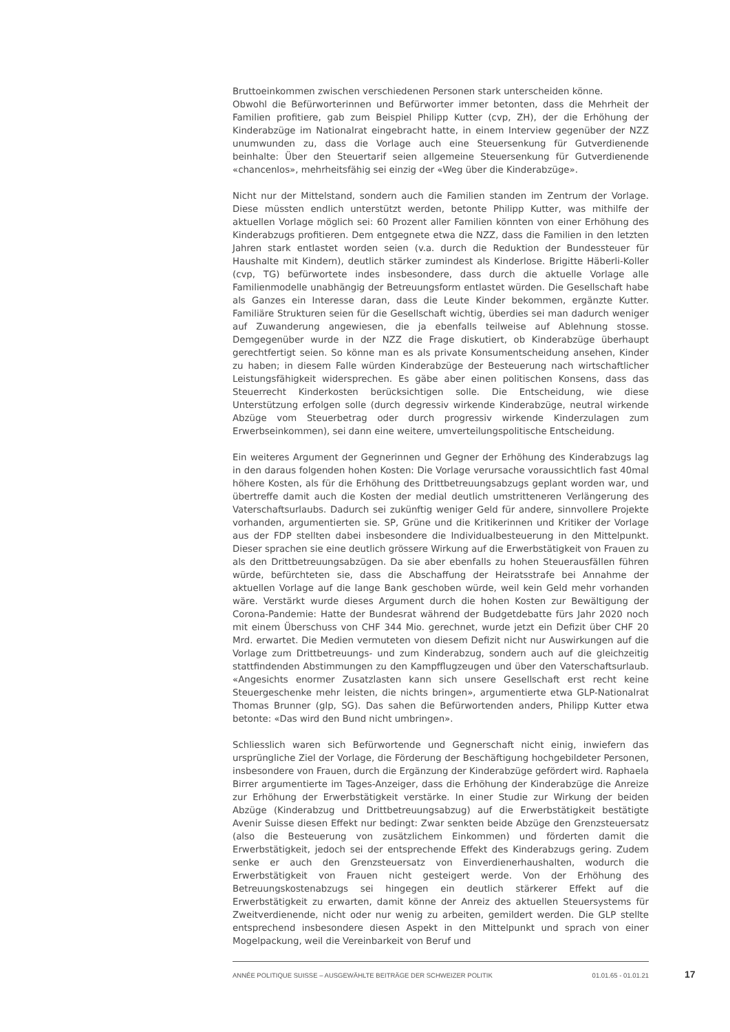Bruttoeinkommen zwischen verschiedenen Personen stark unterscheiden könne.
Obwohl die Befürworterinnen und Befürworter immer betonten, dass die Mehrheit der Familien profitiere, gab zum Beispiel Philipp Kutter (cvp, ZH), der die Erhöhung der Kinderabzüge im Nationalrat eingebracht hatte, in einem Interview gegenüber der NZZ unumwunden zu, dass die Vorlage auch eine Steuersenkung für Gutverdienende beinhalte: Über den Steuertarif seien allgemeine Steuersenkung für Gutverdienende «chancenlos», mehrheitsfähig sei einzig der «Weg über die Kinderabzüge».
Nicht nur der Mittelstand, sondern auch die Familien standen im Zentrum der Vorlage. Diese müssten endlich unterstützt werden, betonte Philipp Kutter, was mithilfe der aktuellen Vorlage möglich sei: 60 Prozent aller Familien könnten von einer Erhöhung des Kinderabzugs profitieren. Dem entgegnete etwa die NZZ, dass die Familien in den letzten Jahren stark entlastet worden seien (v.a. durch die Reduktion der Bundessteuer für Haushalte mit Kindern), deutlich stärker zumindest als Kinderlose. Brigitte Häberli-Koller (cvp, TG) befürwortete indes insbesondere, dass durch die aktuelle Vorlage alle Familienmodelle unabhängig der Betreuungsform entlastet würden. Die Gesellschaft habe als Ganzes ein Interesse daran, dass die Leute Kinder bekommen, ergänzte Kutter. Familiäre Strukturen seien für die Gesellschaft wichtig, überdies sei man dadurch weniger auf Zuwanderung angewiesen, die ja ebenfalls teilweise auf Ablehnung stosse. Demgegenüber wurde in der NZZ die Frage diskutiert, ob Kinderabzüge überhaupt gerechtfertigt seien. So könne man es als private Konsumentscheidung ansehen, Kinder zu haben; in diesem Falle würden Kinderabzüge der Besteuerung nach wirtschaftlicher Leistungsfähigkeit widersprechen. Es gäbe aber einen politischen Konsens, dass das Steuerrecht Kinderkosten berücksichtigen solle. Die Entscheidung, wie diese Unterstützung erfolgen solle (durch degressiv wirkende Kinderabzüge, neutral wirkende Abzüge vom Steuerbetrag oder durch progressiv wirkende Kinderzulagen zum Erwerbseinkommen), sei dann eine weitere, umverteilungspolitische Entscheidung.
Ein weiteres Argument der Gegnerinnen und Gegner der Erhöhung des Kinderabzugs lag in den daraus folgenden hohen Kosten: Die Vorlage verursache voraussichtlich fast 40mal höhere Kosten, als für die Erhöhung des Drittbetreuungsabzugs geplant worden war, und übertreffe damit auch die Kosten der medial deutlich umstritteneren Verlängerung des Vaterschaftsurlaubs. Dadurch sei zukünftig weniger Geld für andere, sinnvollere Projekte vorhanden, argumentierten sie. SP, Grüne und die Kritikerinnen und Kritiker der Vorlage aus der FDP stellten dabei insbesondere die Individualbesteuerung in den Mittelpunkt. Dieser sprachen sie eine deutlich grössere Wirkung auf die Erwerbstätigkeit von Frauen zu als den Drittbetreuungsabzügen. Da sie aber ebenfalls zu hohen Steuerausfällen führen würde, befürchteten sie, dass die Abschaffung der Heiratsstrafe bei Annahme der aktuellen Vorlage auf die lange Bank geschoben würde, weil kein Geld mehr vorhanden wäre. Verstärkt wurde dieses Argument durch die hohen Kosten zur Bewältigung der Corona-Pandemie: Hatte der Bundesrat während der Budgetdebatte fürs Jahr 2020 noch mit einem Überschuss von CHF 344 Mio. gerechnet, wurde jetzt ein Defizit über CHF 20 Mrd. erwartet. Die Medien vermuteten von diesem Defizit nicht nur Auswirkungen auf die Vorlage zum Drittbetreuungs- und zum Kinderabzug, sondern auch auf die gleichzeitig stattfindenden Abstimmungen zu den Kampfflugzeugen und über den Vaterschaftsurlaub. «Angesichts enormer Zusatzlasten kann sich unsere Gesellschaft erst recht keine Steuergeschenke mehr leisten, die nichts bringen», argumentierte etwa GLP-Nationalrat Thomas Brunner (glp, SG). Das sahen die Befürwortenden anders, Philipp Kutter etwa betonte: «Das wird den Bund nicht umbringen».
Schliesslich waren sich Befürwortende und Gegnerschaft nicht einig, inwiefern das ursprüngliche Ziel der Vorlage, die Förderung der Beschäftigung hochgebildeter Personen, insbesondere von Frauen, durch die Ergänzung der Kinderabzüge gefördert wird. Raphaela Birrer argumentierte im Tages-Anzeiger, dass die Erhöhung der Kinderabzüge die Anreize zur Erhöhung der Erwerbstätigkeit verstärke. In einer Studie zur Wirkung der beiden Abzüge (Kinderabzug und Drittbetreuungsabzug) auf die Erwerbstätigkeit bestätigte Avenir Suisse diesen Effekt nur bedingt: Zwar senkten beide Abzüge den Grenzsteuersatz (also die Besteuerung von zusätzlichem Einkommen) und förderten damit die Erwerbstätigkeit, jedoch sei der entsprechende Effekt des Kinderabzugs gering. Zudem senke er auch den Grenzsteuersatz von Einverdienerhaushalten, wodurch die Erwerbstätigkeit von Frauen nicht gesteigert werde. Von der Erhöhung des Betreuungskostenabzugs sei hingegen ein deutlich stärkerer Effekt auf die Erwerbstätigkeit zu erwarten, damit könne der Anreiz des aktuellen Steuersystems für Zweitverdienende, nicht oder nur wenig zu arbeiten, gemildert werden. Die GLP stellte entsprechend insbesondere diesen Aspekt in den Mittelpunkt und sprach von einer Mogelpackung, weil die Vereinbarkeit von Beruf und
ANNÉE POLITIQUE SUISSE – AUSGEWÄHLTE BEITRÄGE DER SCHWEIZER POLITIK 01.01.65 - 01.01.21
17